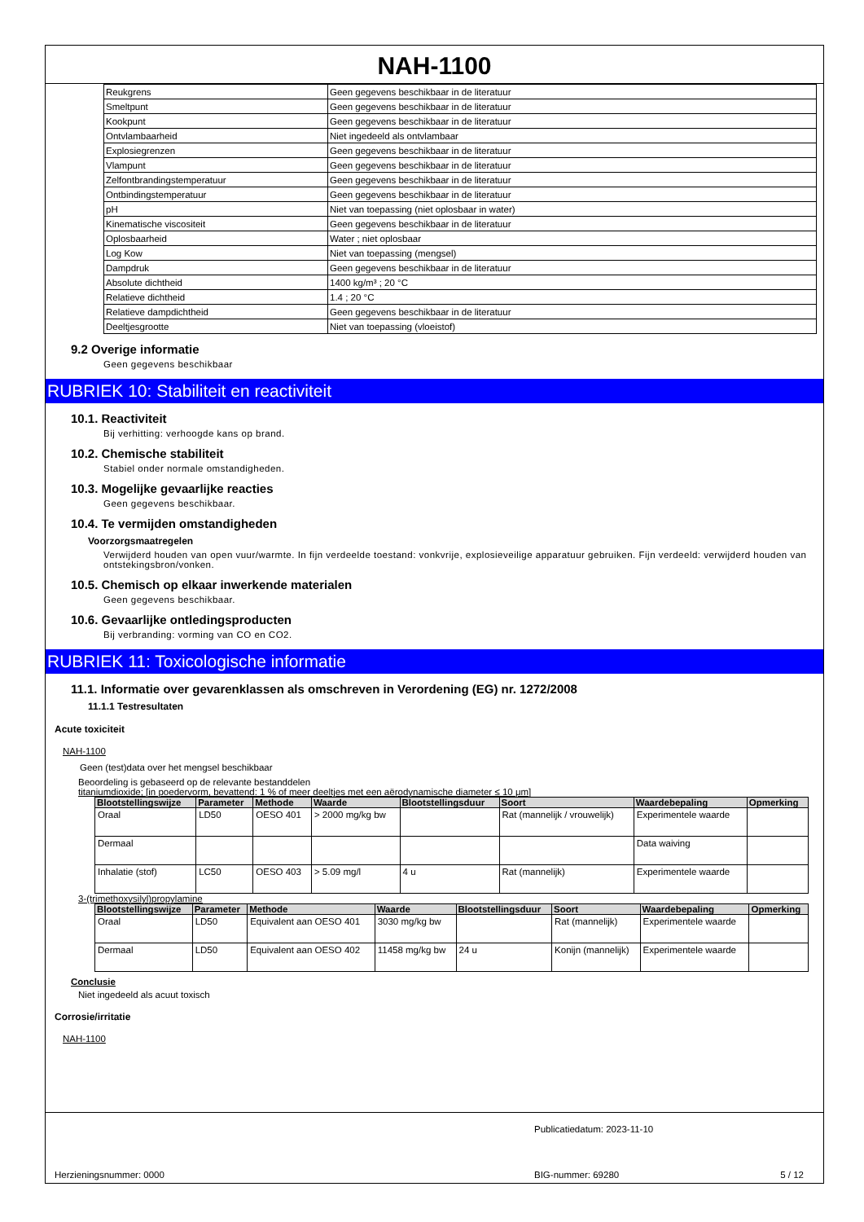NAH-1100
| Reukgrens | Geen gegevens beschikbaar in de literatuur |
| Smeltpunt | Geen gegevens beschikbaar in de literatuur |
| Kookpunt | Geen gegevens beschikbaar in de literatuur |
| Ontvlambaarheid | Niet ingedeeld als ontvlambaar |
| Explosiegrenzen | Geen gegevens beschikbaar in de literatuur |
| Vlampunt | Geen gegevens beschikbaar in de literatuur |
| Zelfontbrandingstemperatuur | Geen gegevens beschikbaar in de literatuur |
| Ontbindingstemperatuur | Geen gegevens beschikbaar in de literatuur |
| pH | Niet van toepassing (niet oplosbaar in water) |
| Kinematische viscositeit | Geen gegevens beschikbaar in de literatuur |
| Oplosbaarheid | Water ; niet oplosbaar |
| Log Kow | Niet van toepassing (mengsel) |
| Dampdruk | Geen gegevens beschikbaar in de literatuur |
| Absolute dichtheid | 1400 kg/m³ ; 20 °C |
| Relatieve dichtheid | 1.4 ; 20 °C |
| Relatieve dampdichtheid | Geen gegevens beschikbaar in de literatuur |
| Deeltjesgrootte | Niet van toepassing (vloeistof) |
9.2 Overige informatie
Geen gegevens beschikbaar
RUBRIEK 10: Stabiliteit en reactiviteit
10.1. Reactiviteit
Bij verhitting: verhoogde kans op brand.
10.2. Chemische stabiliteit
Stabiel onder normale omstandigheden.
10.3. Mogelijke gevaarlijke reacties
Geen gegevens beschikbaar.
10.4. Te vermijden omstandigheden
Voorzorgsmaatregelen
Verwijderd houden van open vuur/warmte. In fijn verdeelde toestand: vonkvrije, explosieveilige apparatuur gebruiken. Fijn verdeeld: verwijderd houden van ontstekingsbron/vonken.
10.5. Chemisch op elkaar inwerkende materialen
Geen gegevens beschikbaar.
10.6. Gevaarlijke ontledingsproducten
Bij verbranding: vorming van CO en CO2.
RUBRIEK 11: Toxicologische informatie
11.1. Informatie over gevarenklassen als omschreven in Verordening (EG) nr. 1272/2008
11.1.1 Testresultaten
Acute toxiciteit
NAH-1100
Geen (test)data over het mengsel beschikbaar
Beoordeling is gebaseerd op de relevante bestanddelen
titaniumdioxide; [in poedervorm, bevattend: 1 % of meer deeltjes met een aërodynamische diameter ≤ 10 μm]
| Blootstellingswijze | Parameter | Methode | Waarde | Blootstellingsduur | Soort | Waardebepaling | Opmerking |
| --- | --- | --- | --- | --- | --- | --- | --- |
| Oraal | LD50 | OESO 401 | > 2000 mg/kg bw | | Rat (mannelijk / vrouwelijk) | Experimentele waarde | |
| Dermaal | | | | | | Data waiving | |
| Inhalatie (stof) | LC50 | OESO 403 | > 5.09 mg/l | 4 u | Rat (mannelijk) | Experimentele waarde | |
3-(trimethoxysilyl)propylamine
| Blootstellingswijze | Parameter | Methode | Waarde | Blootstellingsduur | Soort | Waardebepaling | Opmerking |
| --- | --- | --- | --- | --- | --- | --- | --- |
| Oraal | LD50 | Equivalent aan OESO 401 | 3030 mg/kg bw | | Rat (mannelijk) | Experimentele waarde | |
| Dermaal | LD50 | Equivalent aan OESO 402 | 11458 mg/kg bw | 24 u | Konijn (mannelijk) | Experimentele waarde | |
Conclusie
Niet ingedeeld als acuut toxisch
Corrosie/irritatie
NAH-1100
Publicatiedatum: 2023-11-10
Herzieningsnummer: 0000 BIG-nummer: 69280 5 / 12